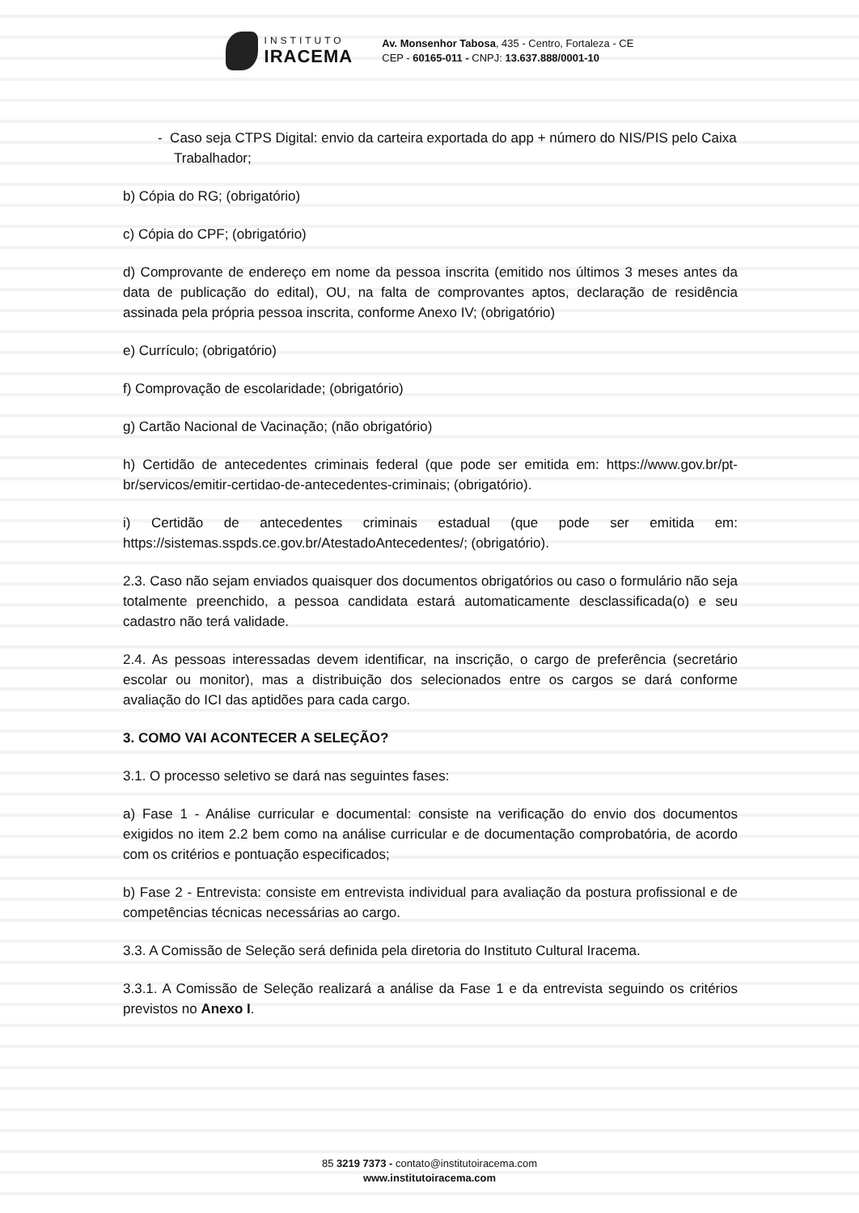INSTITUTO
IRACEMA
Av. Monsenhor Tabosa, 435 - Centro, Fortaleza - CE
CEP - 60165-011 - CNPJ: 13.637.888/0001-10
- Caso seja CTPS Digital: envio da carteira exportada do app + número do NIS/PIS pelo Caixa Trabalhador;
b) Cópia do RG; (obrigatório)
c) Cópia do CPF; (obrigatório)
d) Comprovante de endereço em nome da pessoa inscrita (emitido nos últimos 3 meses antes da data de publicação do edital), OU, na falta de comprovantes aptos, declaração de residência assinada pela própria pessoa inscrita, conforme Anexo IV; (obrigatório)
e) Currículo; (obrigatório)
f) Comprovação de escolaridade; (obrigatório)
g) Cartão Nacional de Vacinação; (não obrigatório)
h) Certidão de antecedentes criminais federal (que pode ser emitida em: https://www.gov.br/pt-br/servicos/emitir-certidao-de-antecedentes-criminais; (obrigatório).
i) Certidão de antecedentes criminais estadual (que pode ser emitida em: https://sistemas.sspds.ce.gov.br/AtestadoAntecedentes/; (obrigatório).
2.3. Caso não sejam enviados quaisquer dos documentos obrigatórios ou caso o formulário não seja totalmente preenchido, a pessoa candidata estará automaticamente desclassificada(o) e seu cadastro não terá validade.
2.4. As pessoas interessadas devem identificar, na inscrição, o cargo de preferência (secretário escolar ou monitor), mas a distribuição dos selecionados entre os cargos se dará conforme avaliação do ICI das aptidões para cada cargo.
3. COMO VAI ACONTECER A SELEÇÃO?
3.1. O processo seletivo se dará nas seguintes fases:
a) Fase 1 - Análise curricular e documental: consiste na verificação do envio dos documentos exigidos no item 2.2 bem como na análise curricular e de documentação comprobatória, de acordo com os critérios e pontuação especificados;
b) Fase 2 - Entrevista: consiste em entrevista individual para avaliação da postura profissional e de competências técnicas necessárias ao cargo.
3.3. A Comissão de Seleção será definida pela diretoria do Instituto Cultural Iracema.
3.3.1. A Comissão de Seleção realizará a análise da Fase 1 e da entrevista seguindo os critérios previstos no Anexo I.
85 3219 7373 - contato@institutoiracema.com
www.institutoiracema.com